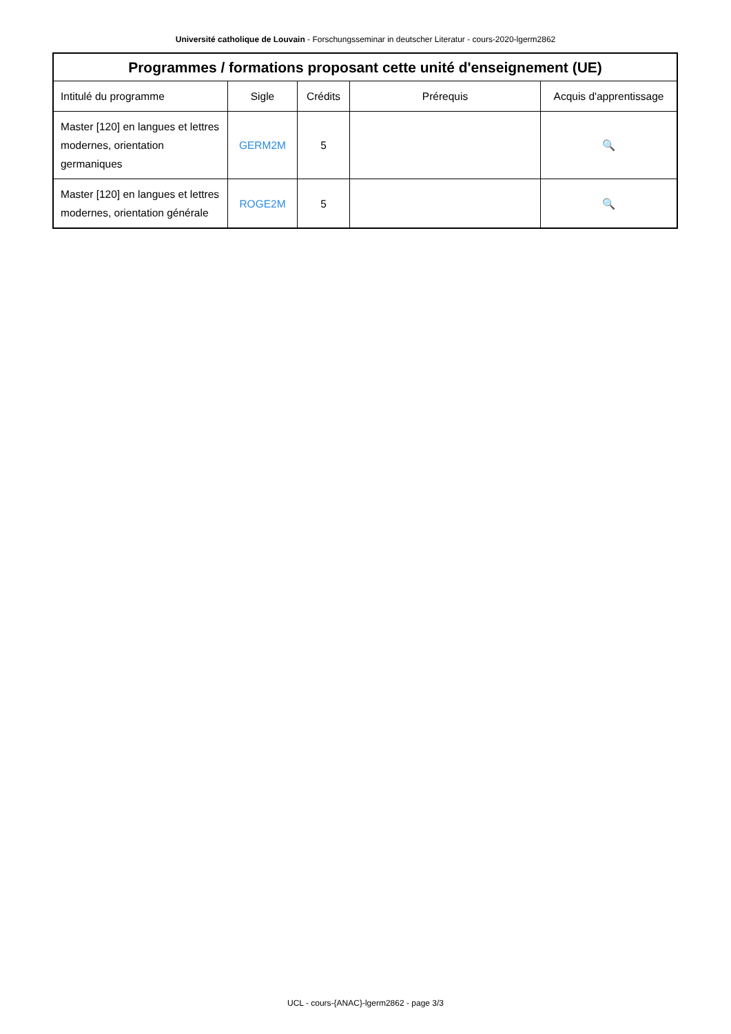Université catholique de Louvain - Forschungsseminar in deutscher Literatur - cours-2020-lgerm2862
| Programmes / formations proposant cette unité d'enseignement (UE) | | | | |
| --- | --- | --- | --- | --- |
| Intitulé du programme | Sigle | Crédits | Prérequis | Acquis d'apprentissage |
| Master [120] en langues et lettres modernes, orientation germaniques | GERM2M | 5 | | 🔍 |
| Master [120] en langues et lettres modernes, orientation générale | ROGE2M | 5 | | 🔍 |
UCL - cours-{ANAC}-lgerm2862 - page 3/3